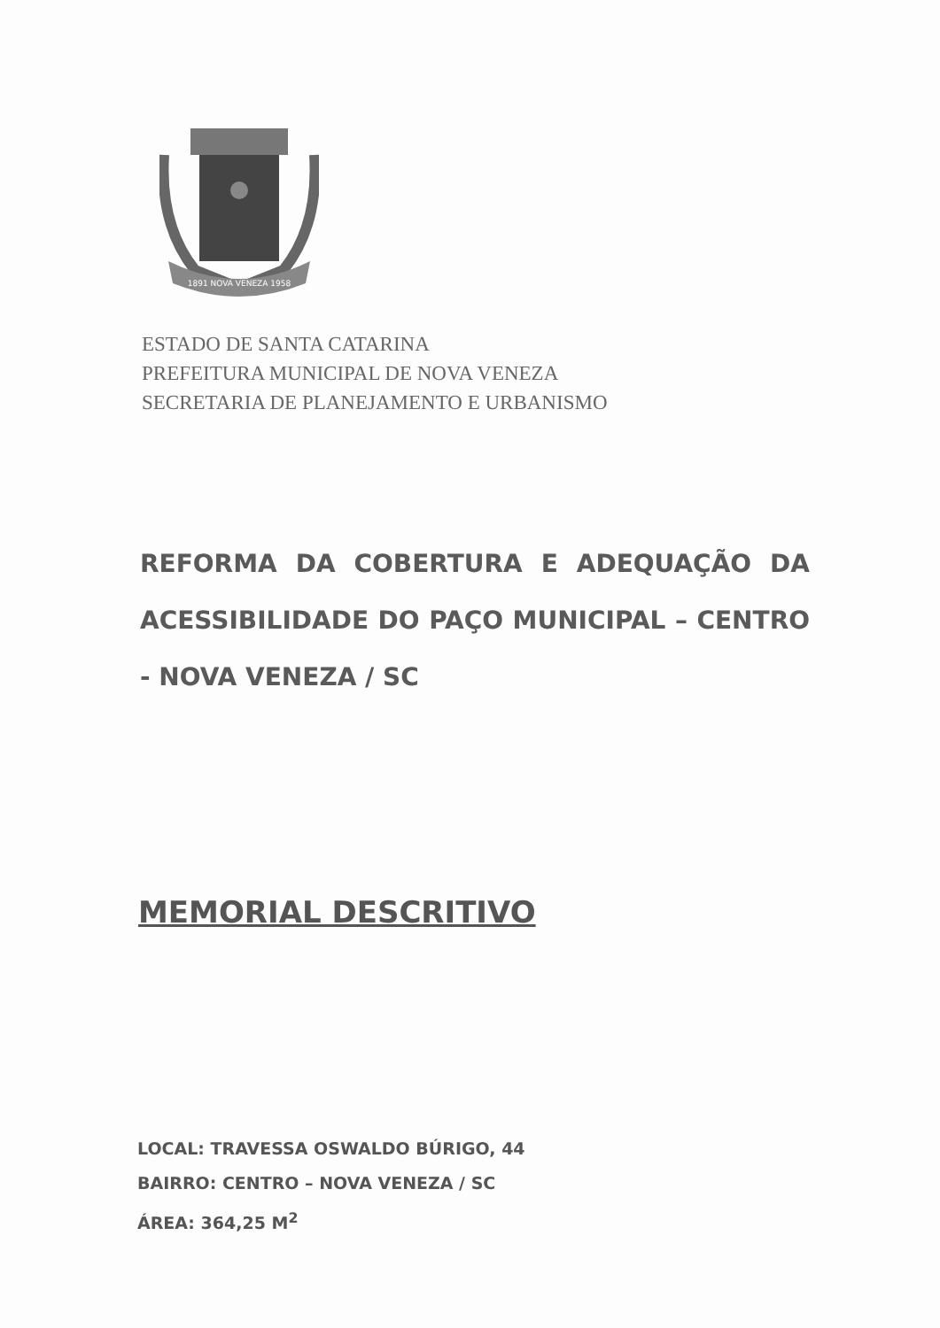1891 NOVA VENEZA 1958
ESTADO DE SANTA CATARINA
PREFEITURA MUNICIPAL DE NOVA VENEZA
SECRETARIA DE PLANEJAMENTO E URBANISMO
REFORMA DA COBERTURA E ADEQUAÇÃO DA ACESSIBILIDADE DO PAÇO MUNICIPAL – CENTRO - NOVA VENEZA / SC
MEMORIAL DESCRITIVO
LOCAL: TRAVESSA OSWALDO BÚRIGO, 44
BAIRRO: CENTRO – NOVA VENEZA / SC
ÁREA: 364,25 M<sup>2</sup>